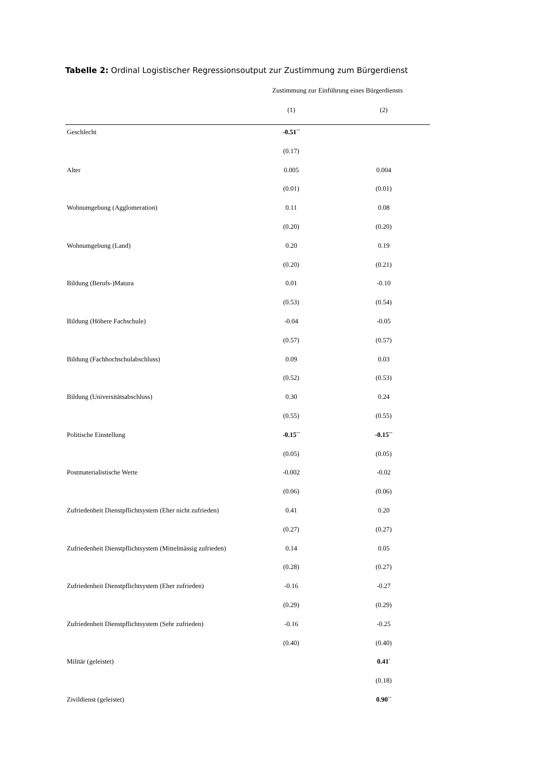Tabelle 2: Ordinal Logistischer Regressionsoutput zur Zustimmung zum Bürgerdienst
| | Zustimmung zur Einführung eines Bürgerdiensts | |
| --- | --- | --- |
| | (1) | (2) |
| Geschlecht | -0.51<sup>**</sup> | |
| | (0.17) | |
| Alter | 0.005 | 0.004 |
| | (0.01) | (0.01) |
| Wohnumgebung (Agglomeration) | 0.11 | 0.08 |
| | (0.20) | (0.20) |
| Wohnumgebung (Land) | 0.20 | 0.19 |
| | (0.20) | (0.21) |
| Bildung (Berufs-)Matura | 0.01 | -0.10 |
| | (0.53) | (0.54) |
| Bildung (Höhere Fachschule) | -0.04 | -0.05 |
| | (0.57) | (0.57) |
| Bildung (Fachhochschulabschluss) | 0.09 | 0.03 |
| | (0.52) | (0.53) |
| Bildung (Universitätsabschluss) | 0.30 | 0.24 |
| | (0.55) | (0.55) |
| Politische Einstellung | -0.15<sup>**</sup> | -0.15<sup>**</sup> |
| | (0.05) | (0.05) |
| Postmaterialistische Werte | -0.002 | -0.02 |
| | (0.06) | (0.06) |
| Zufriedenheit Dienstpflichtsystem (Eher nicht zufrieden) | 0.41 | 0.20 |
| | (0.27) | (0.27) |
| Zufriedenheit Dienstpflichtsystem (Mittelmässig zufrieden) | 0.14 | 0.05 |
| | (0.28) | (0.27) |
| Zufriedenheit Dienstpflichtsystem (Eher zufrieden) | -0.16 | -0.27 |
| | (0.29) | (0.29) |
| Zufriedenheit Dienstpflichtsystem (Sehr zufrieden) | -0.16 | -0.25 |
| | (0.40) | (0.40) |
| Militär (geleistet) | | 0.41<sup>*</sup> |
| | | (0.18) |
| Zivildienst (geleistet) | | 0.90<sup>**</sup> |